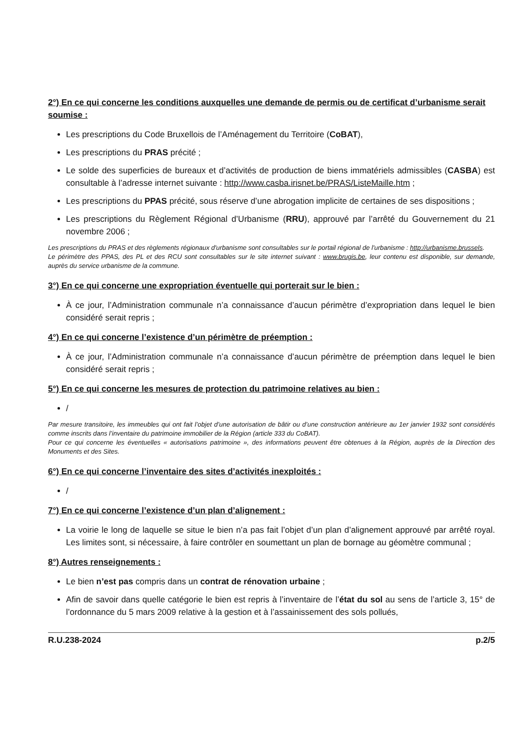2°) En ce qui concerne les conditions auxquelles une demande de permis ou de certificat d’urbanisme serait soumise :
Les prescriptions du Code Bruxellois de l’Aménagement du Territoire (CoBAT),
Les prescriptions du PRAS précité ;
Le solde des superficies de bureaux et d’activités de production de biens immatériels admissibles (CASBA) est consultable à l’adresse internet suivante : http://www.casba.irisnet.be/PRAS/ListeMaille.htm ;
Les prescriptions du PPAS précité, sous réserve d’une abrogation implicite de certaines de ses dispositions ;
Les prescriptions du Règlement Régional d’Urbanisme (RRU), approuvé par l’arrêté du Gouvernement du 21 novembre 2006 ;
Les prescriptions du PRAS et des règlements régionaux d'urbanisme sont consultables sur le portail régional de l'urbanisme : http://urbanisme.brussels.
Le périmètre des PPAS, des PL et des RCU sont consultables sur le site internet suivant : www.brugis.be, leur contenu est disponible, sur demande, auprès du service urbanisme de la commune.
3°) En ce qui concerne une expropriation éventuelle qui porterait sur le bien :
À ce jour, l’Administration communale n’a connaissance d’aucun périmètre d’expropriation dans lequel le bien considéré serait repris ;
4°) En ce qui concerne l’existence d’un périmètre de préemption :
À ce jour, l’Administration communale n’a connaissance d’aucun périmètre de préemption dans lequel le bien considéré serait repris ;
5°) En ce qui concerne les mesures de protection du patrimoine relatives au bien :
/
Par mesure transitoire, les immeubles qui ont fait l’objet d’une autorisation de bâtir ou d’une construction antérieure au 1er janvier 1932 sont considérés comme inscrits dans l’inventaire du patrimoine immobilier de la Région (article 333 du CoBAT).
Pour ce qui concerne les éventuelles « autorisations patrimoine », des informations peuvent être obtenues à la Région, auprès de la Direction des Monuments et des Sites.
6°) En ce qui concerne l’inventaire des sites d’activités inexploités :
/
7°) En ce qui concerne l’existence d’un plan d’alignement :
La voirie le long de laquelle se situe le bien n’a pas fait l’objet d’un plan d’alignement approuvé par arrêté royal. Les limites sont, si nécessaire, à faire contrôler en soumettant un plan de bornage au géomètre communal ;
8°) Autres renseignements :
Le bien n’est pas compris dans un contrat de rénovation urbaine ;
Afin de savoir dans quelle catégorie le bien est repris à l’inventaire de l’état du sol au sens de l’article 3, 15° de l’ordonnance du 5 mars 2009 relative à la gestion et à l’assainissement des sols pollués,
R.U.238-2024 p.2/5